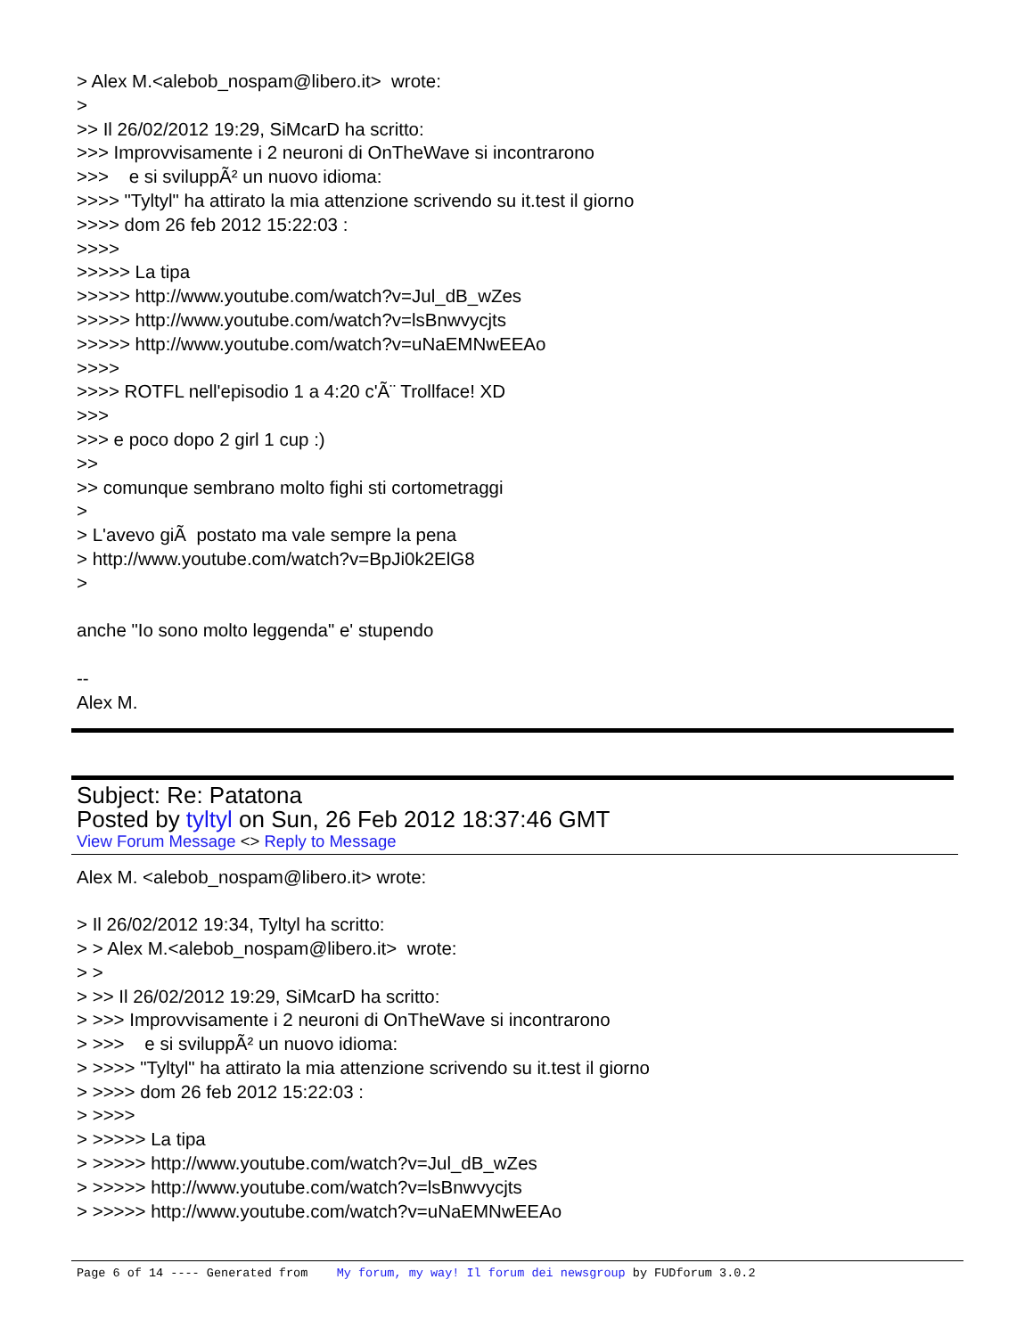> Alex M.<alebob_nospam@libero.it> wrote: > >> Il 26/02/2012 19:29, SiMcarD ha scritto: >>> Improvvisamente i 2 neuroni di OnTheWave si incontrarono >>> e si sviluppÃ² un nuovo idioma: >>>> "Tyltyl" ha attirato la mia attenzione scrivendo su it.test il giorno >>>> dom 26 feb 2012 15:22:03 : >>>> >>>>> La tipa >>>>> http://www.youtube.com/watch?v=Jul_dB_wZes >>>>> http://www.youtube.com/watch?v=lsBnwvycjts >>>>> http://www.youtube.com/watch?v=uNaEMNwEEAo >>>> >>>> ROTFL nell'episodio 1 a 4:20 c'Ã¨ Trollface! XD >>> >>> e poco dopo 2 girl 1 cup :) >> >> comunque sembrano molto fighi sti cortometraggi > > L'avevo giÃ postato ma vale sempre la pena > http://www.youtube.com/watch?v=BpJi0k2ElG8 > anche "Io sono molto leggenda" e' stupendo -- Alex M.
Subject: Re: Patatona
Posted by tyltyl on Sun, 26 Feb 2012 18:37:46 GMT
View Forum Message <> Reply to Message
Alex M. <alebob_nospam@libero.it> wrote: > Il 26/02/2012 19:34, Tyltyl ha scritto: > > Alex M.<alebob_nospam@libero.it> wrote: > > > >> Il 26/02/2012 19:29, SiMcarD ha scritto: > >>> Improvvisamente i 2 neuroni di OnTheWave si incontrarono > >>> e si sviluppÃ² un nuovo idioma: > >>>> "Tyltyl" ha attirato la mia attenzione scrivendo su it.test il giorno > >>>> dom 26 feb 2012 15:22:03 : > >>>> > >>>>> La tipa > >>>>> http://www.youtube.com/watch?v=Jul_dB_wZes > >>>>> http://www.youtube.com/watch?v=lsBnwvycjts > >>>>> http://www.youtube.com/watch?v=uNaEMNwEEAo
Page 6 of 14 ---- Generated from My forum, my way! Il forum dei newsgroup by FUDforum 3.0.2